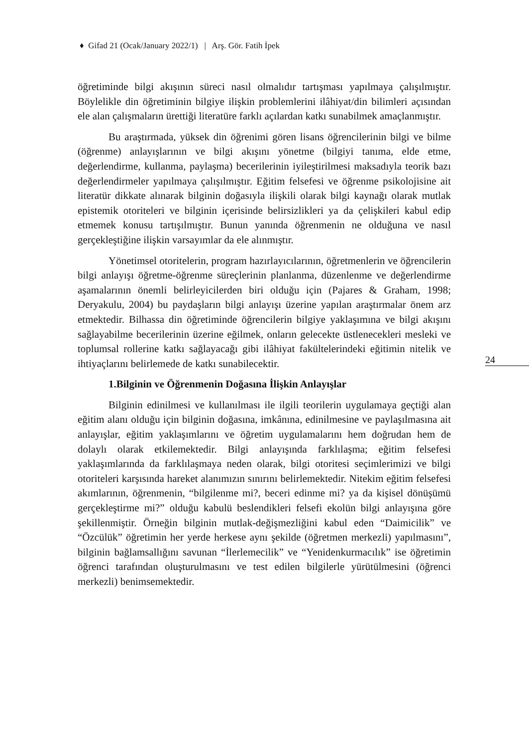♦ Gifad 21 (Ocak/January 2022/1) | Arş. Gör. Fatih İpek
öğretiminde bilgi akışının süreci nasıl olmalıdır tartışması yapılmaya çalışılmıştır. Böylelikle din öğretiminin bilgiye ilişkin problemlerini ilâhiyat/din bilimleri açısından ele alan çalışmaların ürettiği literatüre farklı açılardan katkı sunabilmek amaçlanmıştır.
Bu araştırmada, yüksek din öğrenimi gören lisans öğrencilerinin bilgi ve bilme (öğrenme) anlayışlarının ve bilgi akışını yönetme (bilgiyi tanıma, elde etme, değerlendirme, kullanma, paylaşma) becerilerinin iyileştirilmesi maksadıyla teorik bazı değerlendirmeler yapılmaya çalışılmıştır. Eğitim felsefesi ve öğrenme psikolojisine ait literatür dikkate alınarak bilginin doğasıyla ilişkili olarak bilgi kaynağı olarak mutlak epistemik otoriteleri ve bilginin içerisinde belirsizlikleri ya da çelişkileri kabul edip etmemek konusu tartışılmıştır. Bunun yanında öğrenmenin ne olduğuna ve nasıl gerçekleştiğine ilişkin varsayımlar da ele alınmıştır.
Yönetimsel otoritelerin, program hazırlayıcılarının, öğretmenlerin ve öğrencilerin bilgi anlayışı öğretme-öğrenme süreçlerinin planlanma, düzenlenme ve değerlendirme aşamalarının önemli belirleyicilerden biri olduğu için (Pajares & Graham, 1998; Deryakulu, 2004) bu paydaşların bilgi anlayışı üzerine yapılan araştırmalar önem arz etmektedir. Bilhassa din öğretiminde öğrencilerin bilgiye yaklaşımına ve bilgi akışını sağlayabilme becerilerinin üzerine eğilmek, onların gelecekte üstlenecekleri mesleki ve toplumsal rollerine katkı sağlayacağı gibi ilâhiyat fakültelerindeki eğitimin nitelik ve ihtiyaçlarını belirlemede de katkı sunabilecektir.
1.Bilginin ve Öğrenmenin Doğasına İlişkin Anlayışlar
Bilginin edinilmesi ve kullanılması ile ilgili teorilerin uygulamaya geçtiği alan eğitim alanı olduğu için bilginin doğasına, imkânına, edinilmesine ve paylaşılmasına ait anlayışlar, eğitim yaklaşımlarını ve öğretim uygulamalarını hem doğrudan hem de dolaylı olarak etkilemektedir. Bilgi anlayışında farklılaşma; eğitim felsefesi yaklaşımlarında da farklılaşmaya neden olarak, bilgi otoritesi seçimlerimizi ve bilgi otoriteleri karşısında hareket alanımızın sınırını belirlemektedir. Nitekim eğitim felsefesi akımlarının, öğrenmenin, “bilgilenme mi?, beceri edinme mi? ya da kişisel dönüşümü gerçekleştirme mi?” olduğu kabulü beslendikleri felsefi ekolün bilgi anlayışına göre şekillenmiştir. Örneğin bilginin mutlak-değişmezliğini kabul eden “Daimicilik” ve “Özcülük” öğretimin her yerde herkese aynı şekilde (öğretmen merkezli) yapılmasını”, bilginin bağlamsallığını savunan “İlerlemecilik” ve “Yenidenkurmacılık” ise öğretimin öğrenci tarafından oluşturulmasını ve test edilen bilgilerle yürütülmesini (öğrenci merkezli) benimsemektedir.
24